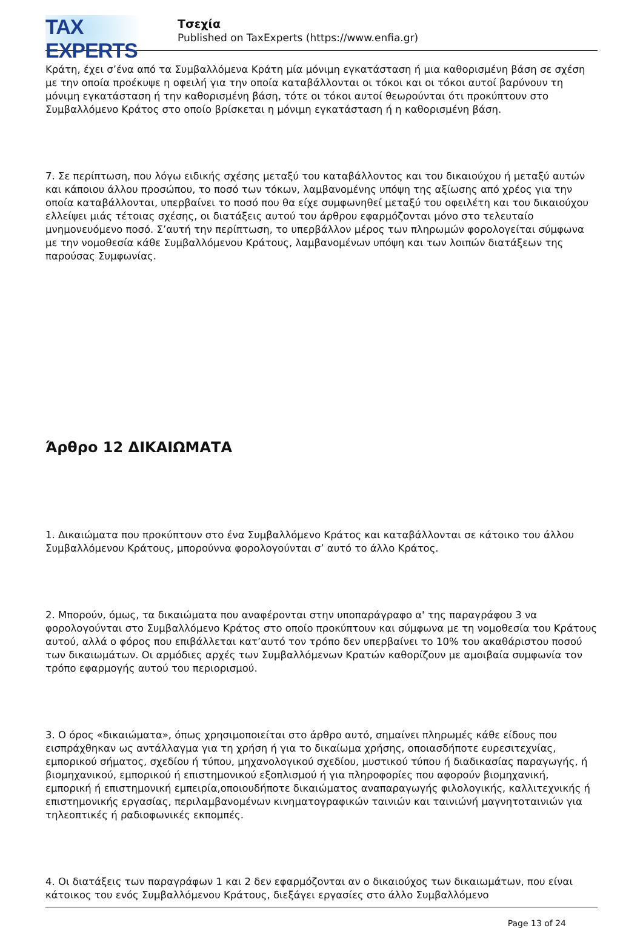TAX EXPERTS
Τσεχία
Published on TaxExperts (https://www.enfia.gr)
Κράτη, έχει σ’ένα από τα Συμβαλλόμενα Κράτη μία μόνιμη εγκατάσταση ή μια καθορισμένη βάση σε σχέση με την οποία προέκυψε η οφειλή για την οποία καταβάλλονται οι τόκοι και οι τόκοι αυτοί βαρύνουν τη μόνιμη εγκατάσταση ή την καθορισμένη βάση, τότε οι τόκοι αυτοί θεωρούνται ότι προκύπτουν στο Συμβαλλόμενο Κράτος στο οποίο βρίσκεται η μόνιμη εγκατάσταση ή η καθορισμένη βάση.
7. Σε περίπτωση, που λόγω ειδικής σχέσης μεταξύ του καταβάλλοντος και του δικαιούχου ή μεταξύ αυτών και κάποιου άλλου προσώπου, το ποσό των τόκων, λαμβανομένης υπόψη της αξίωσης από χρέος για την οποία καταβάλλονται, υπερβαίνει το ποσό που θα είχε συμφωνηθεί μεταξύ του οφειλέτη και του δικαιούχου ελλείψει μιάς τέτοιας σχέσης, οι διατάξεις αυτού του άρθρου εφαρμόζονται μόνο στο τελευταίο μνημονευόμενο ποσό. Σ’αυτή την περίπτωση, το υπερβάλλον μέρος των πληρωμών φορολογείται σύμφωνα με την νομοθεσία κάθε Συμβαλλόμενου Κράτους, λαμβανομένων υπόψη και των λοιπών διατάξεων της παρούσας Συμφωνίας.
Άρθρο 12 ΔΙΚΑΙΩΜΑΤΑ
1. Δικαιώματα που προκύπτουν στο ένα Συμβαλλόμενο Κράτος και καταβάλλονται σε κάτοικο του άλλου Συμβαλλόμενου Κράτους, μπορούννα φορολογούνται σ’ αυτό το άλλο Κράτος.
2. Μπορούν, όμως, τα δικαιώματα που αναφέρονται στην υποπαράγραφο α' της παραγράφου 3 να φορολογούνται στο Συμβαλλόμενο Κράτος στο οποίο προκύπτουν και σύμφωνα με τη νομοθεσία του Κράτους αυτού, αλλά ο φόρος που επιβάλλεται κατ’αυτό τον τρόπο δεν υπερβαίνει το 10% του ακαθάριστου ποσού των δικαιωμάτων. Οι αρμόδιες αρχές των Συμβαλλόμενων Κρατών καθορίζουν με αμοιβαία συμφωνία τον τρόπο εφαρμογής αυτού του περιορισμού.
3. Ο όρος «δικαιώματα», όπως χρησιμοποιείται στο άρθρο αυτό, σημαίνει πληρωμές κάθε είδους που εισπράχθηκαν ως αντάλλαγμα για τη χρήση ή για το δικαίωμα χρήσης, οποιασδήποτε ευρεσιτεχνίας, εμπορικού σήματος, σχεδίου ή τύπου, μηχανολογικού σχεδίου, μυστικού τύπου ή διαδικασίας παραγωγής, ή βιομηχανικού, εμπορικού ή επιστημονικού εξοπλισμού ή για πληροφορίες που αφορούν βιομηχανική, εμπορική ή επιστημονική εμπειρία,οποιουδήποτε δικαιώματος αναπαραγωγής φιλολογικής, καλλιτεχνικής ή επιστημονικής εργασίας, περιλαμβανομένων κινηματογραφικών ταινιών και ταινιώνή μαγνητοταινιών για τηλεοπτικές ή ραδιοφωνικές εκπομπές.
4. Οι διατάξεις των παραγράφων 1 και 2 δεν εφαρμόζονται αν ο δικαιούχος των δικαιωμάτων, που είναι κάτοικος του ενός Συμβαλλόμενου Κράτους, διεξάγει εργασίες στο άλλο Συμβαλλόμενο
Page 13 of 24